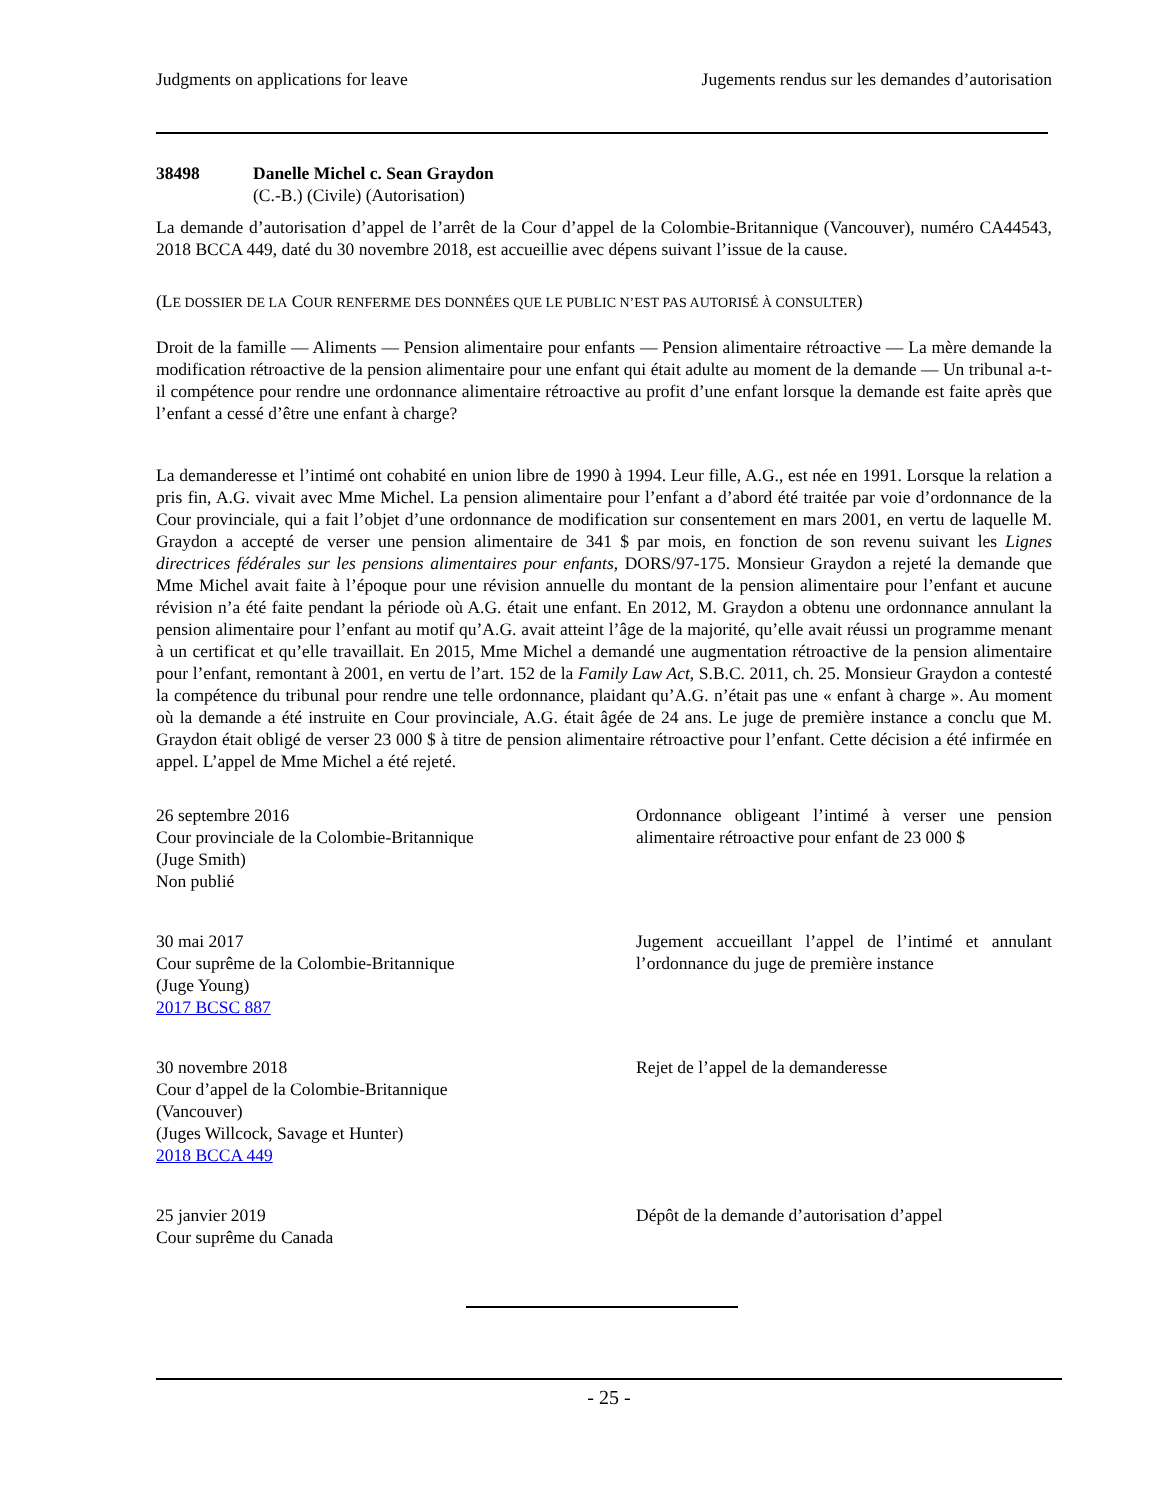Judgments on applications for leave Jugements rendus sur les demandes d’autorisation
38498 Danelle Michel c. Sean Graydon
(C.-B.) (Civile) (Autorisation)
La demande d’autorisation d’appel de l’arrêt de la Cour d’appel de la Colombie-Britannique (Vancouver), numéro CA44543, 2018 BCCA 449, daté du 30 novembre 2018, est accueillie avec dépens suivant l’issue de la cause.
(LE DOSSIER DE LA COUR RENFERME DES DONNÉES QUE LE PUBLIC N’EST PAS AUTORISÉ À CONSULTER)
Droit de la famille — Aliments — Pension alimentaire pour enfants — Pension alimentaire rétroactive — La mère demande la modification rétroactive de la pension alimentaire pour une enfant qui était adulte au moment de la demande — Un tribunal a-t-il compétence pour rendre une ordonnance alimentaire rétroactive au profit d’une enfant lorsque la demande est faite après que l’enfant a cessé d’être une enfant à charge?
La demanderesse et l’intimé ont cohabité en union libre de 1990 à 1994. Leur fille, A.G., est née en 1991. Lorsque la relation a pris fin, A.G. vivait avec Mme Michel. La pension alimentaire pour l’enfant a d’abord été traitée par voie d’ordonnance de la Cour provinciale, qui a fait l’objet d’une ordonnance de modification sur consentement en mars 2001, en vertu de laquelle M. Graydon a accepté de verser une pension alimentaire de 341 $ par mois, en fonction de son revenu suivant les Lignes directrices fédérales sur les pensions alimentaires pour enfants, DORS/97-175. Monsieur Graydon a rejeté la demande que Mme Michel avait faite à l’époque pour une révision annuelle du montant de la pension alimentaire pour l’enfant et aucune révision n’a été faite pendant la période où A.G. était une enfant. En 2012, M. Graydon a obtenu une ordonnance annulant la pension alimentaire pour l’enfant au motif qu’A.G. avait atteint l’âge de la majorité, qu’elle avait réussi un programme menant à un certificat et qu’elle travaillait. En 2015, Mme Michel a demandé une augmentation rétroactive de la pension alimentaire pour l’enfant, remontant à 2001, en vertu de l’art. 152 de la Family Law Act, S.B.C. 2011, ch. 25. Monsieur Graydon a contesté la compétence du tribunal pour rendre une telle ordonnance, plaidant qu’A.G. n’était pas une « enfant à charge ». Au moment où la demande a été instruite en Cour provinciale, A.G. était âgée de 24 ans. Le juge de première instance a conclu que M. Graydon était obligé de verser 23 000 $ à titre de pension alimentaire rétroactive pour l’enfant. Cette décision a été infirmée en appel. L’appel de Mme Michel a été rejeté.
26 septembre 2016
Cour provinciale de la Colombie-Britannique
(Juge Smith)
Non publié
Ordonnance obligeant l’intimé à verser une pension alimentaire rétroactive pour enfant de 23 000 $
30 mai 2017
Cour suprême de la Colombie-Britannique
(Juge Young)
2017 BCSC 887
Jugement accueillant l’appel de l’intimé et annulant l’ordonnance du juge de première instance
30 novembre 2018
Cour d’appel de la Colombie-Britannique
(Vancouver)
(Juges Willcock, Savage et Hunter)
2018 BCCA 449
Rejet de l’appel de la demanderesse
25 janvier 2019
Cour suprême du Canada
Dépôt de la demande d’autorisation d’appel
- 25 -